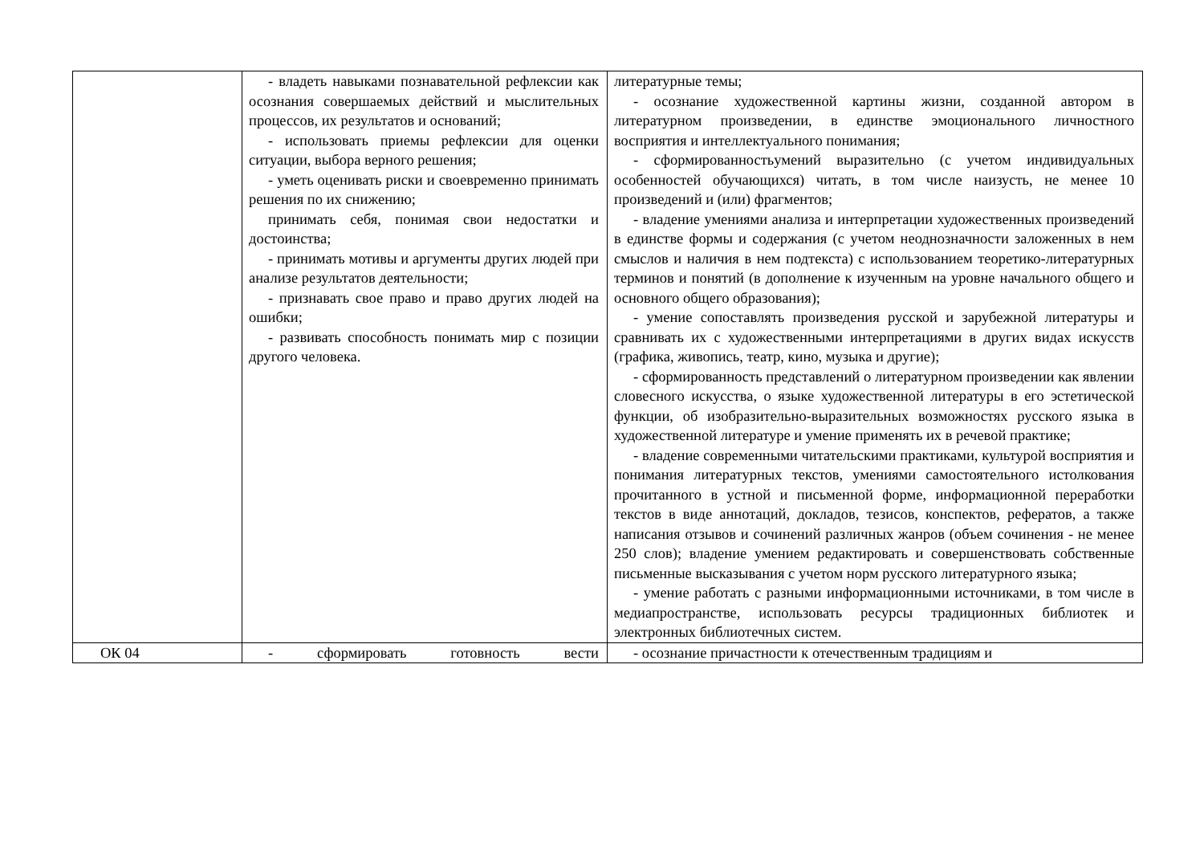| | - владеть навыками познавательной рефлексии как осознания совершаемых действий и мыслительных процессов, их результатов и оснований; - использовать приемы рефлексии для оценки ситуации, выбора верного решения; - уметь оценивать риски и своевременно принимать решения по их снижению; принимать себя, понимая свои недостатки и достоинства; - принимать мотивы и аргументы других людей при анализе результатов деятельности; - признавать свое право и право других людей на ошибки; - развивать способность понимать мир с позиции другого человека. | литературные темы; - осознание художественной картины жизни, созданной автором в литературном произведении, в единстве эмоционального личностного восприятия и интеллектуального понимания; - сформированностьумений выразительно (с учетом индивидуальных особенностей обучающихся) читать, в том числе наизусть, не менее 10 произведений и (или) фрагментов; - владение умениями анализа и интерпретации художественных произведений в единстве формы и содержания (с учетом неоднозначности заложенных в нем смыслов и наличия в нем подтекста) с использованием теоретико-литературных терминов и понятий (в дополнение к изученным на уровне начального общего и основного общего образования); - умение сопоставлять произведения русской и зарубежной литературы и сравнивать их с художественными интерпретациями в других видах искусств (графика, живопись, театр, кино, музыка и другие); - сформированность представлений о литературном произведении как явлении словесного искусства, о языке художественной литературы в его эстетической функции, об изобразительно-выразительных возможностях русского языка в художественной литературе и умение применять их в речевой практике; - владение современными читательскими практиками, культурой восприятия и понимания литературных текстов, умениями самостоятельного истолкования прочитанного в устной и письменной форме, информационной переработки текстов в виде аннотаций, докладов, тезисов, конспектов, рефератов, а также написания отзывов и сочинений различных жанров (объем сочинения - не менее 250 слов); владение умением редактировать и совершенствовать собственные письменные высказывания с учетом норм русского литературного языка; - умение работать с разными информационными источниками, в том числе в медиапространстве, использовать ресурсы традиционных библиотек и электронных библиотечных систем. |
| ОК 04 | - сформировать готовность вести | - осознание причастности к отечественным традициям и |